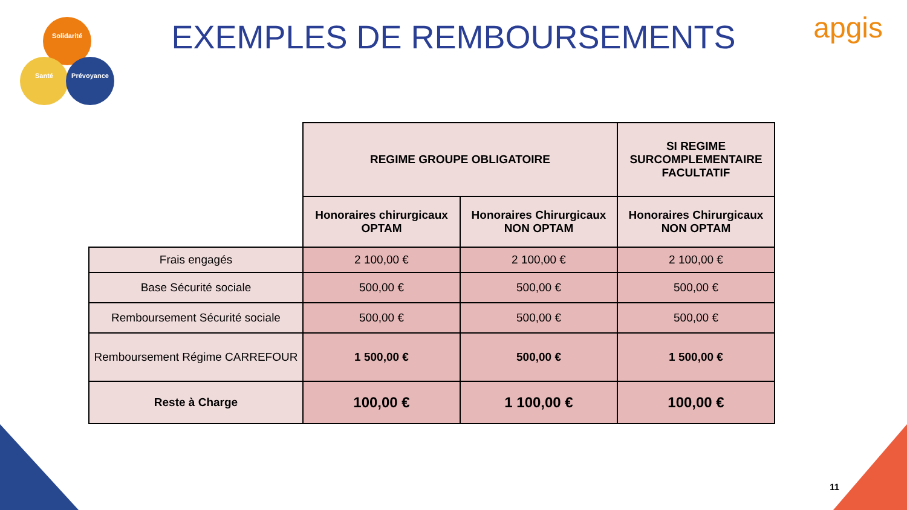Solidarité
Santé Prévoyance
EXEMPLES DE REMBOURSEMENTS apgis
| | REGIME GROUPE OBLIGATOIRE | | SI REGIME SURCOMPLEMENTAIRE FACULTATIF |
| | Honoraires chirurgicaux OPTAM | Honoraires Chirurgicaux NON OPTAM | Honoraires Chirurgicaux NON OPTAM |
| Frais engagés | 2 100,00 € | 2 100,00 € | 2 100,00 € |
| Base Sécurité sociale | 500,00 € | 500,00 € | 500,00 € |
| Remboursement Sécurité sociale | 500,00 € | 500,00 € | 500,00 € |
| Remboursement Régime CARREFOUR | 1 500,00 € | 500,00 € | 1 500,00 € |
| Reste à Charge | 100,00 € | 1 100,00 € | 100,00 € |
11